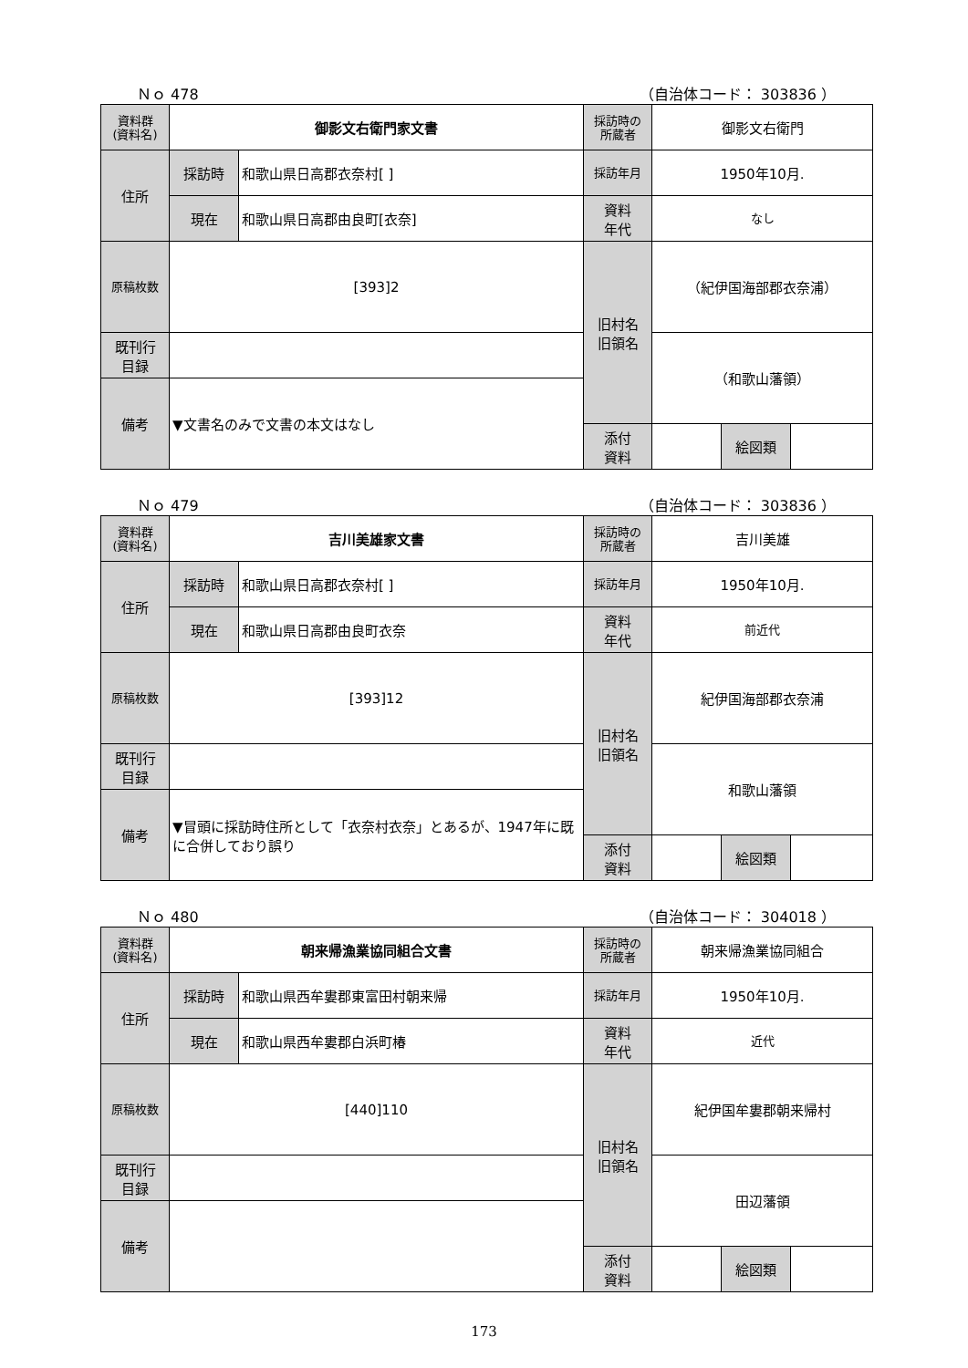Ｎｏ 478 （自治体コード： 303836 ）
| 資料群 (資料名) | 御影文右衛門家文書 | | 採訪時の 所蔵者 | 御影文右衛門 | | |
| 住所 | 採訪時 | 和歌山県日高郡衣奈村[ ] | 採訪年月 | 1950年10月. | | |
| | 現在 | 和歌山県日高郡由良町[衣奈] | 資料 年代 | なし | | |
| 原稿枚数 | [393]2 | | 旧村名 旧領名 | （紀伊国海部郡衣奈浦） | | |
| 既刊行 目録 | | | | （和歌山藩領） | | |
| 備考 | ▼文書名のみで文書の本文はなし | | | | | |
| | | | 添付 資料 | | 絵図類 | |
Ｎｏ 479 （自治体コード： 303836 ）
| 資料群 (資料名) | 吉川美雄家文書 | | 採訪時の 所蔵者 | 吉川美雄 | | |
| 住所 | 採訪時 | 和歌山県日高郡衣奈村[ ] | 採訪年月 | 1950年10月. | | |
| | 現在 | 和歌山県日高郡由良町衣奈 | 資料 年代 | 前近代 | | |
| 原稿枚数 | [393]12 | | 旧村名 旧領名 | 紀伊国海部郡衣奈浦 | | |
| 既刊行 目録 | | | | 和歌山藩領 | | |
| 備考 | ▼冒頭に採訪時住所として「衣奈村衣奈」とあるが、1947年に既に合併しており誤り | | | | | |
| | | | 添付 資料 | | 絵図類 | |
Ｎｏ 480 （自治体コード： 304018 ）
| 資料群 (資料名) | 朝来帰漁業協同組合文書 | | 採訪時の 所蔵者 | 朝来帰漁業協同組合 | | |
| 住所 | 採訪時 | 和歌山県西牟婁郡東富田村朝来帰 | 採訪年月 | 1950年10月. | | |
| | 現在 | 和歌山県西牟婁郡白浜町椿 | 資料 年代 | 近代 | | |
| 原稿枚数 | [440]110 | | 旧村名 旧領名 | 紀伊国牟婁郡朝来帰村 | | |
| 既刊行 目録 | | | | 田辺藩領 | | |
| 備考 | | | | | | |
| | | | 添付 資料 | | 絵図類 | |
173